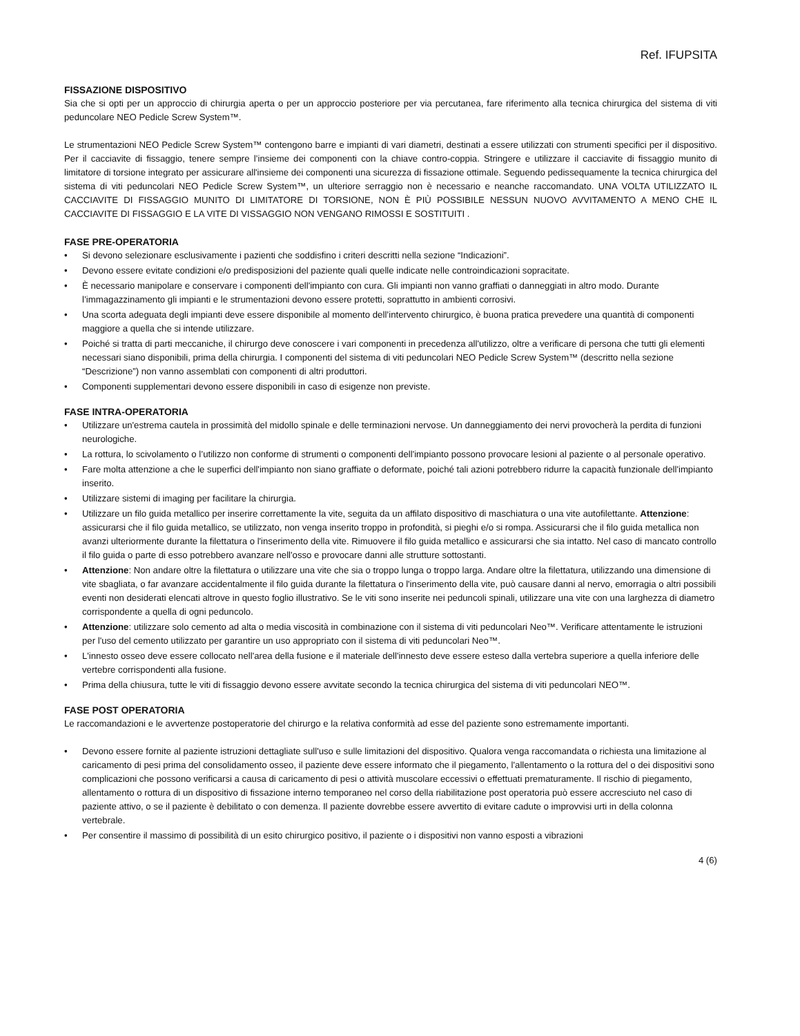Ref. IFUPSITA
FISSAZIONE DISPOSITIVO
Sia che si opti per un approccio di chirurgia aperta o per un approccio posteriore per via percutanea, fare riferimento alla tecnica chirurgica del sistema di viti peduncolare NEO Pedicle Screw System™.
Le strumentazioni NEO Pedicle Screw System™ contengono barre e impianti di vari diametri, destinati a essere utilizzati con strumenti specifici per il dispositivo. Per il cacciavite di fissaggio, tenere sempre l’insieme dei componenti con la chiave contro-coppia. Stringere e utilizzare il cacciavite di fissaggio munito di limitatore di torsione integrato per assicurare all'insieme dei componenti una sicurezza di fissazione ottimale. Seguendo pedissequamente la tecnica chirurgica del sistema di viti peduncolari NEO Pedicle Screw System™, un ulteriore serraggio non è necessario e neanche raccomandato. UNA VOLTA UTILIZZATO IL CACCIAVITE DI FISSAGGIO MUNITO DI LIMITATORE DI TORSIONE, NON È PIÙ POSSIBILE NESSUN NUOVO AVVITAMENTO A MENO CHE IL CACCIAVITE DI FISSAGGIO E LA VITE DI VISSAGGIO NON VENGANO RIMOSSI E SOSTITUITI .
FASE PRE-OPERATORIA
• Si devono selezionare esclusivamente i pazienti che soddisfino i criteri descritti nella sezione “Indicazioni”.
• Devono essere evitate condizioni e/o predisposizioni del paziente quali quelle indicate nelle controindicazioni sopracitate.
• È necessario manipolare e conservare i componenti dell'impianto con cura. Gli impianti non vanno graffiati o danneggiati in altro modo. Durante l’immagazzinamento gli impianti e le strumentazioni devono essere protetti, soprattutto in ambienti corrosivi.
• Una scorta adeguata degli impianti deve essere disponibile al momento dell’intervento chirurgico, è buona pratica prevedere una quantità di componenti maggiore a quella che si intende utilizzare.
• Poiché si tratta di parti meccaniche, il chirurgo deve conoscere i vari componenti in precedenza all'utilizzo, oltre a verificare di persona che tutti gli elementi necessari siano disponibili, prima della chirurgia. I componenti del sistema di viti peduncolari NEO Pedicle Screw System™ (descritto nella sezione “Descrizione”) non vanno assemblati con componenti di altri produttori.
• Componenti supplementari devono essere disponibili in caso di esigenze non previste.
FASE INTRA-OPERATORIA
• Utilizzare un'estrema cautela in prossimità del midollo spinale e delle terminazioni nervose. Un danneggiamento dei nervi provocherà la perdita di funzioni neurologiche.
• La rottura, lo scivolamento o l’utilizzo non conforme di strumenti o componenti dell'impianto possono provocare lesioni al paziente o al personale operativo.
• Fare molta attenzione a che le superfici dell'impianto non siano graffiate o deformate, poiché tali azioni potrebbero ridurre la capacità funzionale dell'impianto inserito.
• Utilizzare sistemi di imaging per facilitare la chirurgia.
• Utilizzare un filo guida metallico per inserire correttamente la vite, seguita da un affilato dispositivo di maschiatura o una vite autofilettante. Attenzione: assicurarsi che il filo guida metallico, se utilizzato, non venga inserito troppo in profondità, si pieghi e/o si rompa. Assicurarsi che il filo guida metallica non avanzi ulteriormente durante la filettatura o l'inserimento della vite. Rimuovere il filo guida metallico e assicurarsi che sia intatto. Nel caso di mancato controllo il filo guida o parte di esso potrebbero avanzare nell'osso e provocare danni alle strutture sottostanti.
• Attenzione: Non andare oltre la filettatura o utilizzare una vite che sia o troppo lunga o troppo larga. Andare oltre la filettatura, utilizzando una dimensione di vite sbagliata, o far avanzare accidentalmente il filo guida durante la filettatura o l'inserimento della vite, può causare danni al nervo, emorragia o altri possibili eventi non desiderati elencati altrove in questo foglio illustrativo. Se le viti sono inserite nei peduncoli spinali, utilizzare una vite con una larghezza di diametro corrispondente a quella di ogni peduncolo.
• Attenzione: utilizzare solo cemento ad alta o media viscosità in combinazione con il sistema di viti peduncolari Neo™. Verificare attentamente le istruzioni per l'uso del cemento utilizzato per garantire un uso appropriato con il sistema di viti peduncolari Neo™.
• L'innesto osseo deve essere collocato nell'area della fusione e il materiale dell'innesto deve essere esteso dalla vertebra superiore a quella inferiore delle vertebre corrispondenti alla fusione.
• Prima della chiusura, tutte le viti di fissaggio devono essere avvitate secondo la tecnica chirurgica del sistema di viti peduncolari NEO™.
FASE POST OPERATORIA
Le raccomandazioni e le avvertenze postoperatorie del chirurgo e la relativa conformità ad esse del paziente sono estremamente importanti.
• Devono essere fornite al paziente istruzioni dettagliate sull'uso e sulle limitazioni del dispositivo. Qualora venga raccomandata o richiesta una limitazione al caricamento di pesi prima del consolidamento osseo, il paziente deve essere informato che il piegamento, l'allentamento o la rottura del o dei dispositivi sono complicazioni che possono verificarsi a causa di caricamento di pesi o attività muscolare eccessivi o effettuati prematuramente. Il rischio di piegamento, allentamento o rottura di un dispositivo di fissazione interno temporaneo nel corso della riabilitazione post operatoria può essere accresciuto nel caso di paziente attivo, o se il paziente è debilitato o con demenza. Il paziente dovrebbe essere avvertito di evitare cadute o improvvisi urti in della colonna vertebrale.
• Per consentire il massimo di possibilità di un esito chirurgico positivo, il paziente o i dispositivi non vanno esposti a vibrazioni
4 (6)